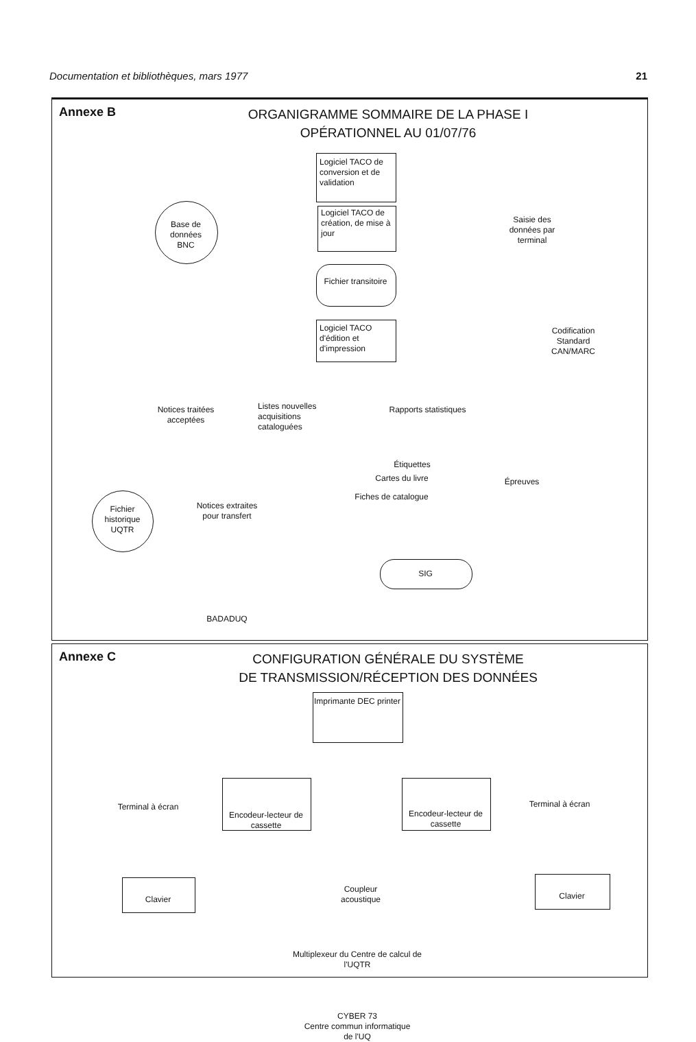Documentation et bibliothèques, mars 1977 21
Annexe B
ORGANIGRAMME SOMMAIRE DE LA PHASE I
OPÉRATIONNEL AU 01/07/76
Base de données BNC
Logiciel TACO de conversion et de validation
Logiciel TACO de création, de mise à jour
Saisie des données par terminal
Fichier transitoire
Logiciel TACO d'édition et d'impression
Codification Standard CAN/MARC
Notices traitées acceptées
Listes nouvelles acquisitions cataloguées
Rapports statistiques
Étiquettes
Cartes du livre
Fiches de catalogue
Épreuves
Fichier historique UQTR
Notices extraites pour transfert
SIG
BADADUQ
Annexe C
CONFIGURATION GÉNÉRALE DU SYSTÈME
DE TRANSMISSION/RÉCEPTION DES DONNÉES
Imprimante DEC printer
Terminal à écran
Encodeur-lecteur de cassette
Encodeur-lecteur de cassette
Terminal à écran
Coupleur acoustique
Clavier Clavier
Multiplexeur du Centre de calcul de l'UQTR
CYBER 73
Centre commun informatique
de l'UQ